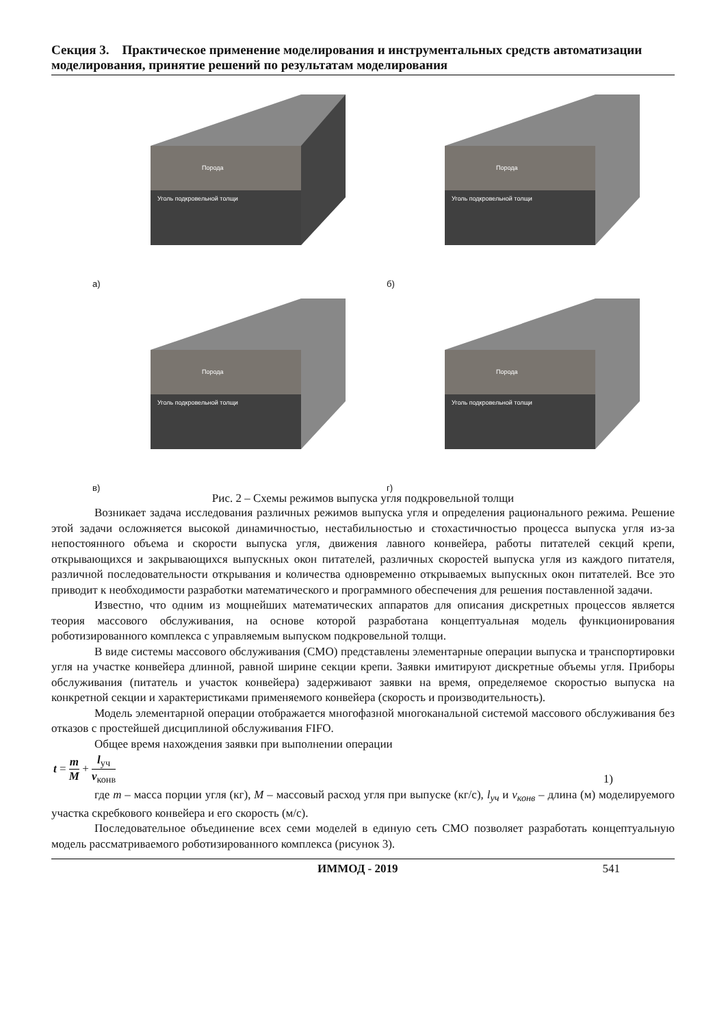Секция 3. Практическое применение моделирования и инструментальных средств автоматизации моделирования, принятие решений по результатам моделирования
Порода
Уголь подкровельной толщи
а)
Порода
Уголь подкровельной толщи
б)
Порода
Уголь подкровельной толщи
в)
Порода
Уголь подкровельной толщи
г)
Рис. 2 – Схемы режимов выпуска угля подкровельной толщи
Возникает задача исследования различных режимов выпуска угля и определения рационального режима. Решение этой задачи осложняется высокой динамичностью, нестабильностью и стохастичностью процесса выпуска угля из-за непостоянного объема и скорости выпуска угля, движения лавного конвейера, работы питателей секций крепи, открывающихся и закрывающихся выпускных окон питателей, различных скоростей выпуска угля из каждого питателя, различной последовательности открывания и количества одновременно открываемых выпускных окон питателей. Все это приводит к необходимости разработки математического и программного обеспечения для решения поставленной задачи.
Известно, что одним из мощнейших математических аппаратов для описания дискретных процессов является теория массового обслуживания, на основе которой разработана концептуальная модель функционирования роботизированного комплекса с управляемым выпуском подкровельной толщи.
В виде системы массового обслуживания (СМО) представлены элементарные операции выпуска и транспортировки угля на участке конвейера длинной, равной ширине секции крепи. Заявки имитируют дискретные объемы угля. Приборы обслуживания (питатель и участок конвейера) задерживают заявки на время, определяемое скоростью выпуска на конкретной секции и характеристиками применяемого конвейера (скорость и производительность).
Модель элементарной операции отображается многофазной многоканальной системой массового обслуживания без отказов с простейшей дисциплиной обслуживания FIFO.
Общее время нахождения заявки при выполнении операции
t = m M + l<sub>уч</sub> v<sub>конв</sub> 1)
где m – масса порции угля (кг), M – массовый расход угля при выпуске (кг/с), l<sub>уч</sub> и v<sub>конв</sub> – длина (м) моделируемого участка скребкового конвейера и его скорость (м/с).
Последовательное объединение всех семи моделей в единую сеть СМО позволяет разработать концептуальную модель рассматриваемого роботизированного комплекса (рисунок 3).
ИММОД - 2019 541